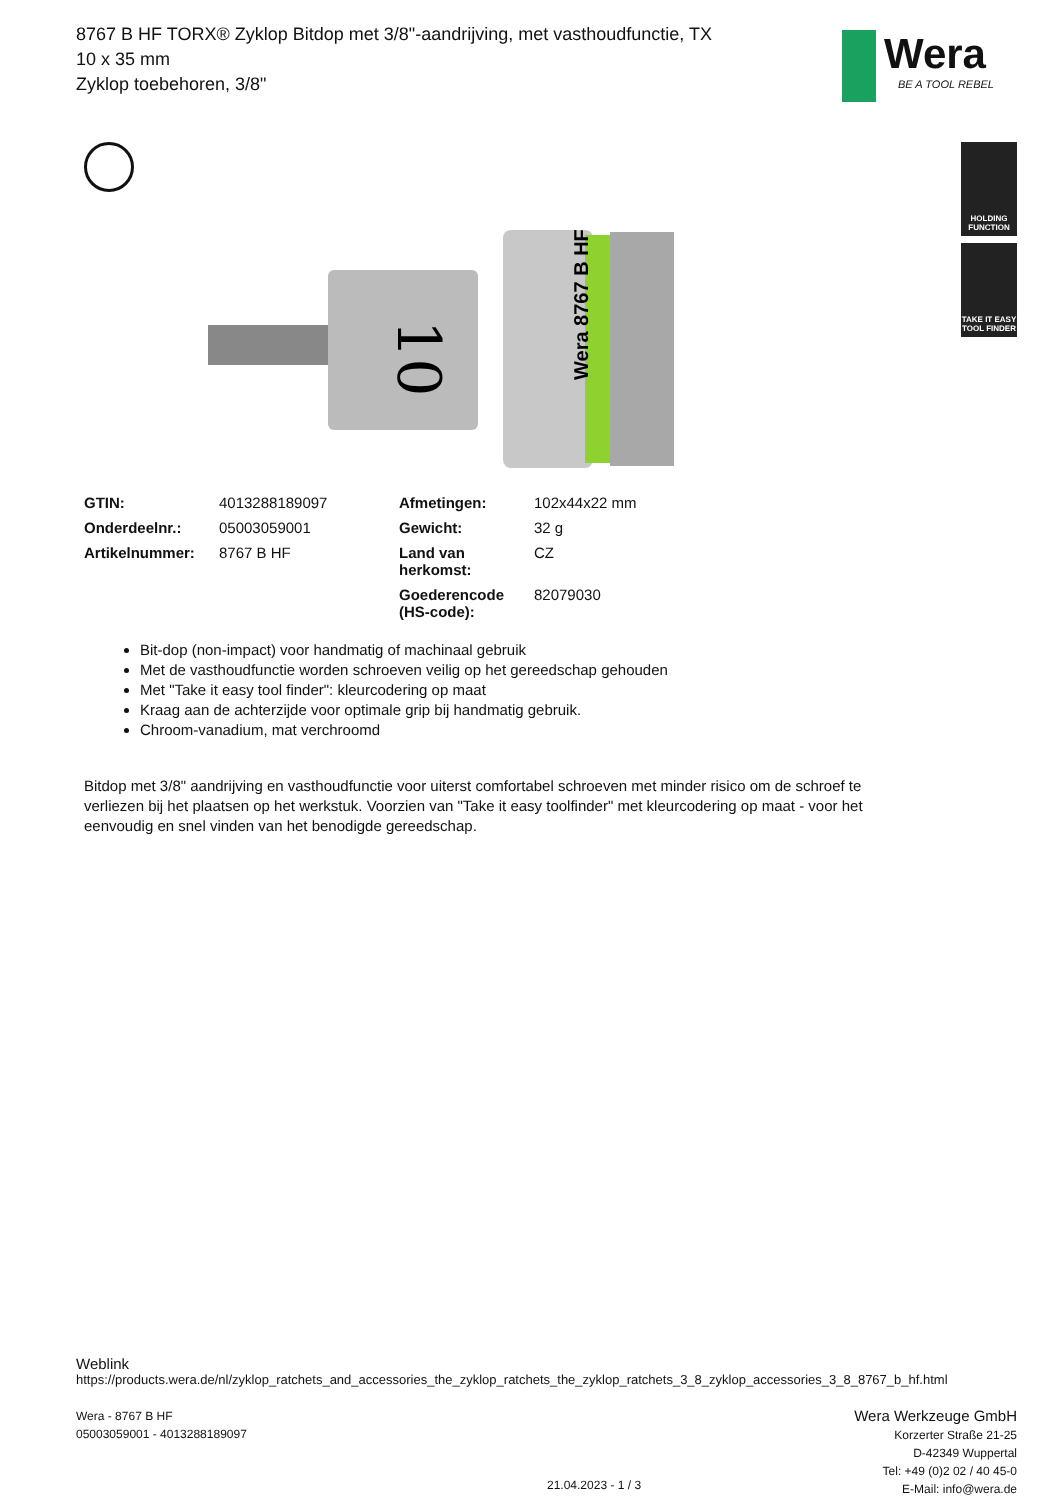8767 B HF TORX® Zyklop Bitdop met 3/8"-aandrijving, met vasthoudfunctie, TX 10 x 35 mm
Zyklop toebehoren, 3/8"
Wera
BE A TOOL REBEL
HOLDING FUNCTION
TAKE IT EASY TOOL FINDER
10
Wera 8767 B HF
| GTIN: | 4013288189097 | Afmetingen: | 102x44x22 mm |
| Onderdeelnr.: | 05003059001 | Gewicht: | 32 g |
| Artikelnummer: | 8767 B HF | Land van herkomst: | CZ |
| | | Goederencode (HS-code): | 82079030 |
Bit-dop (non-impact) voor handmatig of machinaal gebruik
Met de vasthoudfunctie worden schroeven veilig op het gereedschap gehouden
Met "Take it easy tool finder": kleurcodering op maat
Kraag aan de achterzijde voor optimale grip bij handmatig gebruik.
Chroom-vanadium, mat verchroomd
Bitdop met 3/8" aandrijving en vasthoudfunctie voor uiterst comfortabel schroeven met minder risico om de schroef te verliezen bij het plaatsen op het werkstuk. Voorzien van "Take it easy toolfinder" met kleurcodering op maat - voor het eenvoudig en snel vinden van het benodigde gereedschap.
Weblink
https://products.wera.de/nl/zyklop_ratchets_and_accessories_the_zyklop_ratchets_the_zyklop_ratchets_3_8_zyklop_accessories_3_8_8767_b_hf.html
Wera - 8767 B HF
05003059001 - 4013288189097
Wera Werkzeuge GmbH
Korzerter Straße 21-25
D-42349 Wuppertal
Tel: +49 (0)2 02 / 40 45-0
E-Mail: info@wera.de
21.04.2023 - 1 / 3